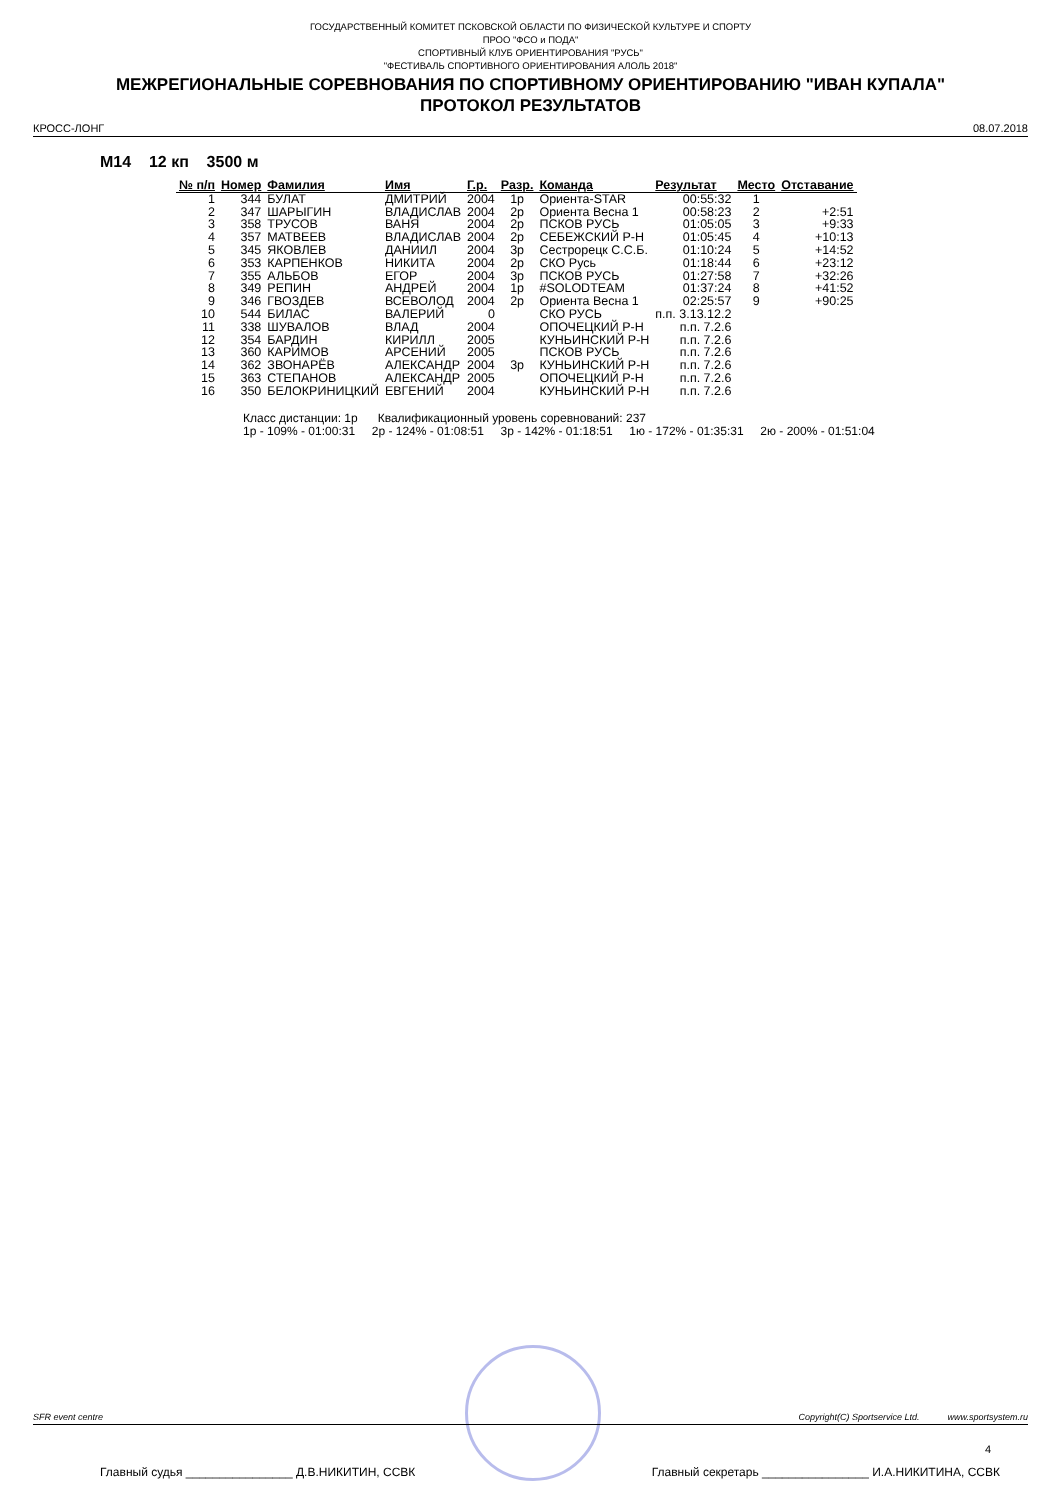ГОСУДАРСТВЕННЫЙ КОМИТЕТ ПСКОВСКОЙ ОБЛАСТИ ПО ФИЗИЧЕСКОЙ КУЛЬТУРЕ И СПОРТУ
ПРОО "ФСО и ПОДА"
СПОРТИВНЫЙ КЛУБ ОРИЕНТИРОВАНИЯ "РУСЬ"
"ФЕСТИВАЛЬ СПОРТИВНОГО ОРИЕНТИРОВАНИЯ АЛОЛЬ 2018"
МЕЖРЕГИОНАЛЬНЫЕ СОРЕВНОВАНИЯ ПО СПОРТИВНОМУ ОРИЕНТИРОВАНИЮ "ИВАН КУПАЛА"
ПРОТОКОЛ РЕЗУЛЬТАТОВ
КРОСС-ЛОНГ 08.07.2018
М14 12 кп 3500 м
| № п/п | Номер | Фамилия | Имя | Г.р. | Разр. | Команда | Результат | Место | Отставание |
| --- | --- | --- | --- | --- | --- | --- | --- | --- | --- |
| 1 | 344 | БУЛАТ | ДМИТРИЙ | 2004 | 1р | Ориента-STAR | 00:55:32 | 1 | |
| 2 | 347 | ШАРЫГИН | ВЛАДИСЛАВ | 2004 | 2р | Ориента Весна 1 | 00:58:23 | 2 | +2:51 |
| 3 | 358 | ТРУСОВ | ВАНЯ | 2004 | 2р | ПСКОВ РУСЬ | 01:05:05 | 3 | +9:33 |
| 4 | 357 | МАТВЕЕВ | ВЛАДИСЛАВ | 2004 | 2р | СЕБЕЖСКИЙ Р-Н | 01:05:45 | 4 | +10:13 |
| 5 | 345 | ЯКОВЛЕВ | ДАНИИЛ | 2004 | 3р | Сестрорецк С.С.Б. | 01:10:24 | 5 | +14:52 |
| 6 | 353 | КАРПЕНКОВ | НИКИТА | 2004 | 2р | СКО Русь | 01:18:44 | 6 | +23:12 |
| 7 | 355 | АЛЬБОВ | ЕГОР | 2004 | 3р | ПСКОВ РУСЬ | 01:27:58 | 7 | +32:26 |
| 8 | 349 | РЕПИН | АНДРЕЙ | 2004 | 1р | #SOLODTEAM | 01:37:24 | 8 | +41:52 |
| 9 | 346 | ГВОЗДЕВ | ВСЕВОЛОД | 2004 | 2р | Ориента Весна 1 | 02:25:57 | 9 | +90:25 |
| 10 | 544 | БИЛАС | ВАЛЕРИЙ | 0 | | СКО РУСЬ | п.п. 3.13.12.2 | | |
| 11 | 338 | ШУВАЛОВ | ВЛАД | 2004 | | ОПОЧЕЦКИЙ Р-Н | п.п. 7.2.6 | | |
| 12 | 354 | БАРДИН | КИРИЛЛ | 2005 | | КУНЬИНСКИЙ Р-Н | п.п. 7.2.6 | | |
| 13 | 360 | КАРИМОВ | АРСЕНИЙ | 2005 | | ПСКОВ РУСЬ | п.п. 7.2.6 | | |
| 14 | 362 | ЗВОНАРЁВ | АЛЕКСАНДР | 2004 | 3р | КУНЬИНСКИЙ Р-Н | п.п. 7.2.6 | | |
| 15 | 363 | СТЕПАНОВ | АЛЕКСАНДР | 2005 | | ОПОЧЕЦКИЙ Р-Н | п.п. 7.2.6 | | |
| 16 | 350 | БЕЛОКРИНИЦКИЙ | ЕВГЕНИЙ | 2004 | | КУНЬИНСКИЙ Р-Н | п.п. 7.2.6 | | |
Класс дистанции: 1р Квалификационный уровень соревнований: 237
1р - 109% - 01:00:31 2р - 124% - 01:08:51 3р - 142% - 01:18:51 1ю - 172% - 01:35:31 2ю - 200% - 01:51:04
SFR event centre Copyright(C) Sportservice Ltd. www.sportsystem.ru
4
Главный судья ________________ Д.В.НИКИТИН, ССВК Главный секретарь ________________ И.А.НИКИТИНА, ССВК